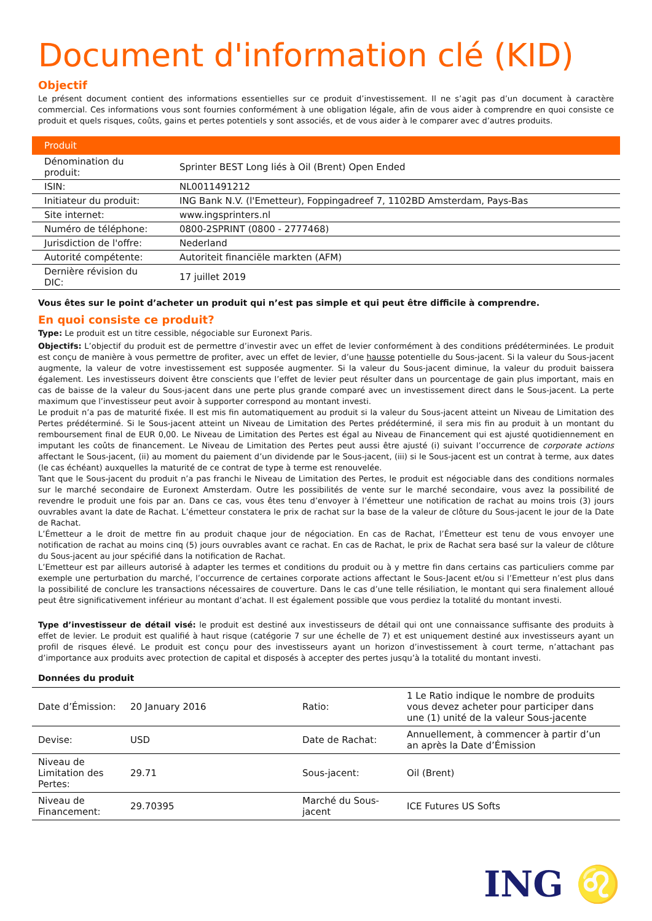Document d'information clé (KID)
Objectif
Le présent document contient des informations essentielles sur ce produit d’investissement. Il ne s’agit pas d’un document à caractère commercial. Ces informations vous sont fournies conformément à une obligation légale, afin de vous aider à comprendre en quoi consiste ce produit et quels risques, coûts, gains et pertes potentiels y sont associés, et de vous aider à le comparer avec d’autres produits.
| Produit | |
| --- | --- |
| Dénomination du produit: | Sprinter BEST Long liés à Oil (Brent) Open Ended |
| ISIN: | NL0011491212 |
| Initiateur du produit: | ING Bank N.V. (l'Emetteur), Foppingadreef 7, 1102BD Amsterdam, Pays-Bas |
| Site internet: | www.ingsprinters.nl |
| Numéro de téléphone: | 0800-2SPRINT (0800 - 2777468) |
| Jurisdiction de l'offre: | Nederland |
| Autorité compétente: | Autoriteit financiële markten (AFM) |
| Dernière révision du DIC: | 17 juillet 2019 |
Vous êtes sur le point d’acheter un produit qui n’est pas simple et qui peut être difficile à comprendre.
En quoi consiste ce produit?
Type: Le produit est un titre cessible, négociable sur Euronext Paris.
Objectifs: L’objectif du produit est de permettre d’investir avec un effet de levier conformément à des conditions prédéterminées. Le produit est conçu de manière à vous permettre de profiter, avec un effet de levier, d’une hausse potentielle du Sous-jacent. Si la valeur du Sous-jacent augmente, la valeur de votre investissement est supposée augmenter. Si la valeur du Sous-jacent diminue, la valeur du produit baissera également. Les investisseurs doivent être conscients que l’effet de levier peut résulter dans un pourcentage de gain plus important, mais en cas de baisse de la valeur du Sous-jacent dans une perte plus grande comparé avec un investissement direct dans le Sous-jacent. La perte maximum que l’investisseur peut avoir à supporter correspond au montant investi.
Le produit n’a pas de maturité fixée. Il est mis fin automatiquement au produit si la valeur du Sous-jacent atteint un Niveau de Limitation des Pertes prédéterminé. Si le Sous-jacent atteint un Niveau de Limitation des Pertes prédéterminé, il sera mis fin au produit à un montant du remboursement final de EUR 0,00. Le Niveau de Limitation des Pertes est égal au Niveau de Financement qui est ajusté quotidiennement en imputant les coûts de financement. Le Niveau de Limitation des Pertes peut aussi être ajusté (i) suivant l’occurrence de corporate actions affectant le Sous-jacent, (ii) au moment du paiement d’un dividende par le Sous-jacent, (iii) si le Sous-jacent est un contrat à terme, aux dates (le cas échéant) auxquelles la maturité de ce contrat de type à terme est renouvelée.
Tant que le Sous-jacent du produit n’a pas franchi le Niveau de Limitation des Pertes, le produit est négociable dans des conditions normales sur le marché secondaire de Euronext Amsterdam. Outre les possibilités de vente sur le marché secondaire, vous avez la possibilité de revendre le produit une fois par an. Dans ce cas, vous êtes tenu d’envoyer à l’émetteur une notification de rachat au moins trois (3) jours ouvrables avant la date de Rachat. L’émetteur constatera le prix de rachat sur la base de la valeur de clôture du Sous-jacent le jour de la Date de Rachat.
L’Émetteur a le droit de mettre fin au produit chaque jour de négociation. En cas de Rachat, l’Émetteur est tenu de vous envoyer une notification de rachat au moins cinq (5) jours ouvrables avant ce rachat. En cas de Rachat, le prix de Rachat sera basé sur la valeur de clôture du Sous-jacent au jour spécifié dans la notification de Rachat.
L’Emetteur est par ailleurs autorisé à adapter les termes et conditions du produit ou à y mettre fin dans certains cas particuliers comme par exemple une perturbation du marché, l’occurrence de certaines corporate actions affectant le Sous-Jacent et/ou si l’Emetteur n’est plus dans la possibilité de conclure les transactions nécessaires de couverture. Dans le cas d’une telle résiliation, le montant qui sera finalement alloué peut être significativement inférieur au montant d’achat. Il est également possible que vous perdiez la totalité du montant investi.
Type d’investisseur de détail visé: le produit est destiné aux investisseurs de détail qui ont une connaissance suffisante des produits à effet de levier. Le produit est qualifié à haut risque (catégorie 7 sur une échelle de 7) et est uniquement destiné aux investisseurs ayant un profil de risques élevé. Le produit est conçu pour des investisseurs ayant un horizon d’investissement à court terme, n’attachant pas d’importance aux produits avec protection de capital et disposés à accepter des pertes jusqu’à la totalité du montant investi.
Données du produit
| Date d’Émission: | 20 January 2016 | Ratio: | 1 Le Ratio indique le nombre de produits vous devez acheter pour participer dans une (1) unité de la valeur Sous-jacente |
| Devise: | USD | Date de Rachat: | Annuellement, à commencer à partir d’un an après la Date d’Émission |
| Niveau de Limitation des Pertes: | 29.71 | Sous-jacent: | Oil (Brent) |
| Niveau de Financement: | 29.70395 | Marché du Sous-jacent | ICE Futures US Softs |
ING ♌